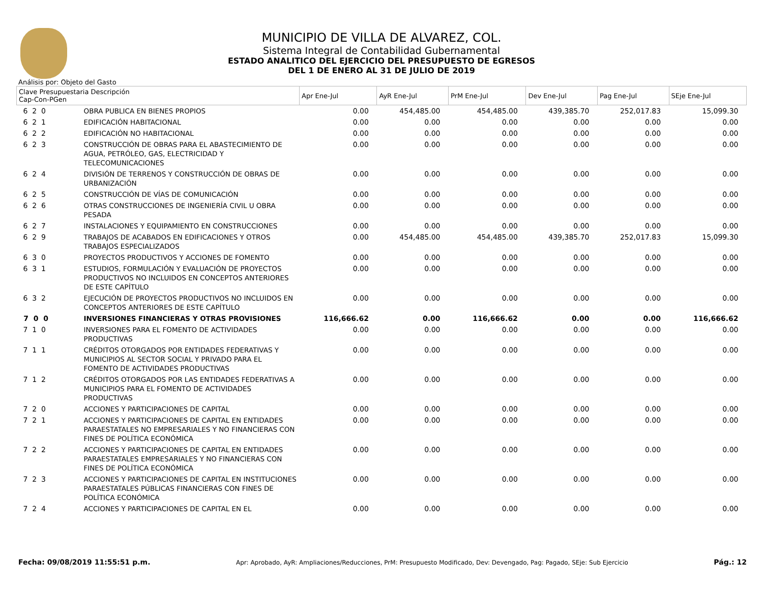MUNICIPIO DE VILLA DE ALVAREZ, COL.
Sistema Integral de Contabilidad Gubernamental
ESTADO ANALITICO DEL EJERCICIO DEL PRESUPUESTO DE EGRESOS
DEL 1 DE ENERO AL 31 DE JULIO DE 2019
Análisis por: Objeto del Gasto
| Clave Presupuestaria Descripción Cap-Con-PGen | | Apr Ene-Jul | AyR Ene-Jul | PrM Ene-Jul | Dev Ene-Jul | Pag Ene-Jul | SEje Ene-Jul |
| --- | --- | --- | --- | --- | --- | --- | --- |
| 6 2 0 | OBRA PUBLICA EN BIENES PROPIOS | 0.00 | 454,485.00 | 454,485.00 | 439,385.70 | 252,017.83 | 15,099.30 |
| 6 2 1 | EDIFICACIÓN HABITACIONAL | 0.00 | 0.00 | 0.00 | 0.00 | 0.00 | 0.00 |
| 6 2 2 | EDIFICACIÓN NO HABITACIONAL | 0.00 | 0.00 | 0.00 | 0.00 | 0.00 | 0.00 |
| 6 2 3 | CONSTRUCCIÓN DE OBRAS PARA EL ABASTECIMIENTO DE AGUA, PETRÓLEO, GAS, ELECTRICIDAD Y TELECOMUNICACIONES | 0.00 | 0.00 | 0.00 | 0.00 | 0.00 | 0.00 |
| 6 2 4 | DIVISIÓN DE TERRENOS Y CONSTRUCCIÓN DE OBRAS DE URBANIZACIÓN | 0.00 | 0.00 | 0.00 | 0.00 | 0.00 | 0.00 |
| 6 2 5 | CONSTRUCCIÓN DE VÍAS DE COMUNICACIÓN | 0.00 | 0.00 | 0.00 | 0.00 | 0.00 | 0.00 |
| 6 2 6 | OTRAS CONSTRUCCIONES DE INGENIERÍA CIVIL U OBRA PESADA | 0.00 | 0.00 | 0.00 | 0.00 | 0.00 | 0.00 |
| 6 2 7 | INSTALACIONES Y EQUIPAMIENTO EN CONSTRUCCIONES | 0.00 | 0.00 | 0.00 | 0.00 | 0.00 | 0.00 |
| 6 2 9 | TRABAJOS DE ACABADOS EN EDIFICACIONES Y OTROS TRABAJOS ESPECIALIZADOS | 0.00 | 454,485.00 | 454,485.00 | 439,385.70 | 252,017.83 | 15,099.30 |
| 6 3 0 | PROYECTOS PRODUCTIVOS Y ACCIONES DE FOMENTO | 0.00 | 0.00 | 0.00 | 0.00 | 0.00 | 0.00 |
| 6 3 1 | ESTUDIOS, FORMULACIÓN Y EVALUACIÓN DE PROYECTOS PRODUCTIVOS NO INCLUIDOS EN CONCEPTOS ANTERIORES DE ESTE CAPÍTULO | 0.00 | 0.00 | 0.00 | 0.00 | 0.00 | 0.00 |
| 6 3 2 | EJECUCIÓN DE PROYECTOS PRODUCTIVOS NO INCLUIDOS EN CONCEPTOS ANTERIORES DE ESTE CAPÍTULO | 0.00 | 0.00 | 0.00 | 0.00 | 0.00 | 0.00 |
| 7 0 0 | INVERSIONES FINANCIERAS Y OTRAS PROVISIONES | 116,666.62 | 0.00 | 116,666.62 | 0.00 | 0.00 | 116,666.62 |
| 7 1 0 | INVERSIONES PARA EL FOMENTO DE ACTIVIDADES PRODUCTIVAS | 0.00 | 0.00 | 0.00 | 0.00 | 0.00 | 0.00 |
| 7 1 1 | CRÉDITOS OTORGADOS POR ENTIDADES FEDERATIVAS Y MUNICIPIOS AL SECTOR SOCIAL Y PRIVADO PARA EL FOMENTO DE ACTIVIDADES PRODUCTIVAS | 0.00 | 0.00 | 0.00 | 0.00 | 0.00 | 0.00 |
| 7 1 2 | CRÉDITOS OTORGADOS POR LAS ENTIDADES FEDERATIVAS A MUNICIPIOS PARA EL FOMENTO DE ACTIVIDADES PRODUCTIVAS | 0.00 | 0.00 | 0.00 | 0.00 | 0.00 | 0.00 |
| 7 2 0 | ACCIONES Y PARTICIPACIONES DE CAPITAL | 0.00 | 0.00 | 0.00 | 0.00 | 0.00 | 0.00 |
| 7 2 1 | ACCIONES Y PARTICIPACIONES DE CAPITAL EN ENTIDADES PARAESTATALES NO EMPRESARIALES Y NO FINANCIERAS CON FINES DE POLÍTICA ECONÓMICA | 0.00 | 0.00 | 0.00 | 0.00 | 0.00 | 0.00 |
| 7 2 2 | ACCIONES Y PARTICIPACIONES DE CAPITAL EN ENTIDADES PARAESTATALES EMPRESARIALES Y NO FINANCIERAS CON FINES DE POLÍTICA ECONÓMICA | 0.00 | 0.00 | 0.00 | 0.00 | 0.00 | 0.00 |
| 7 2 3 | ACCIONES Y PARTICIPACIONES DE CAPITAL EN INSTITUCIONES PARAESTATALES PÚBLICAS FINANCIERAS CON FINES DE POLÍTICA ECONÓMICA | 0.00 | 0.00 | 0.00 | 0.00 | 0.00 | 0.00 |
| 7 2 4 | ACCIONES Y PARTICIPACIONES DE CAPITAL EN EL | 0.00 | 0.00 | 0.00 | 0.00 | 0.00 | 0.00 |
Fecha: 09/08/2019 11:55:51 p.m. Apr: Aprobado, AyR: Ampliaciones/Reducciones, PrM: Presupuesto Modificado, Dev: Devengado, Pag: Pagado, SEje: Sub Ejercicio Pág.: 12